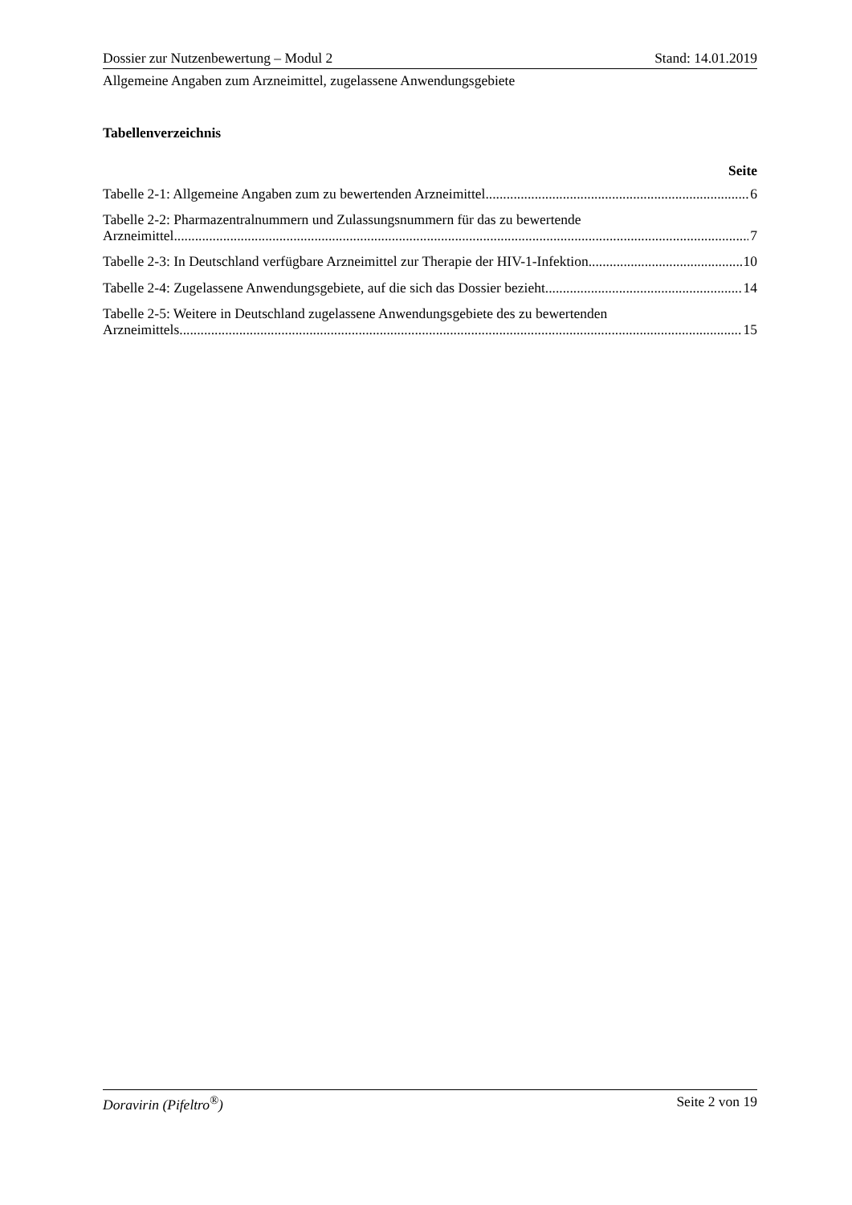Dossier zur Nutzenbewertung – Modul 2 Stand: 14.01.2019
Allgemeine Angaben zum Arzneimittel, zugelassene Anwendungsgebiete
Tabellenverzeichnis
Seite
Tabelle 2-1: Allgemeine Angaben zum zu bewertenden Arzneimittel 6
Tabelle 2-2: Pharmazentralnummern und Zulassungsnummern für das zu bewertende
Arzneimittel 7
Tabelle 2-3: In Deutschland verfügbare Arzneimittel zur Therapie der HIV-1-Infektion 10
Tabelle 2-4: Zugelassene Anwendungsgebiete, auf die sich das Dossier bezieht 14
Tabelle 2-5: Weitere in Deutschland zugelassene Anwendungsgebiete des zu bewertenden
Arzneimittels 15
Doravirin (Pifeltro<sup>®</sup>) Seite 2 von 19